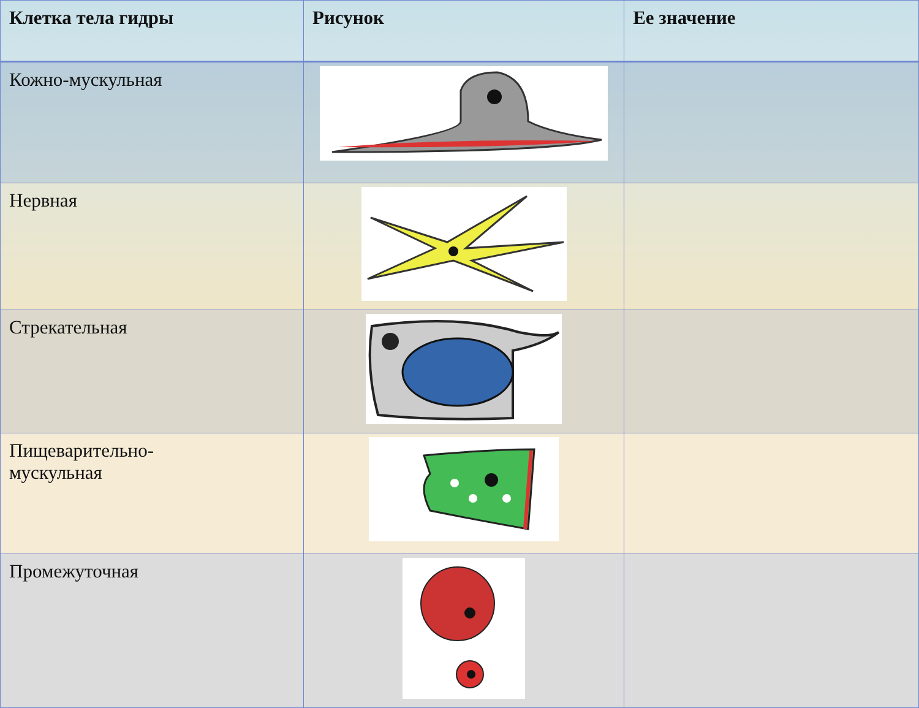| Клетка тела гидры | Рисунок | Ее значение |
| --- | --- | --- |
| Кожно-мускульная | | |
| Нервная | | |
| Стрекательная | | |
| Пищеварительно- мускульная | | |
| Промежуточная | | |